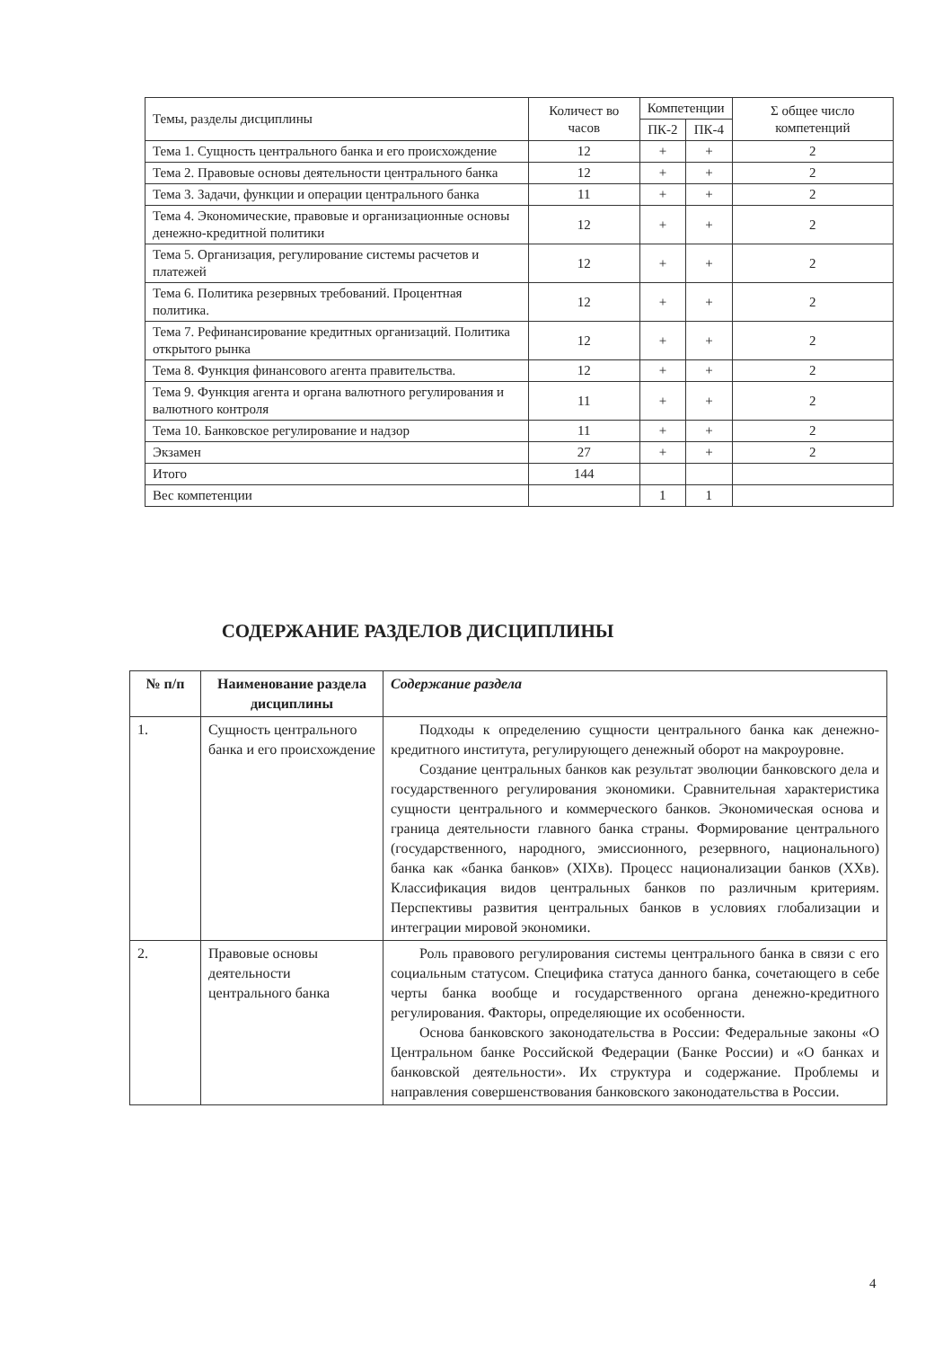| Темы, разделы дисциплины | Количест во часов | Компетенции | | Σ общее число компетенций |
| --- | --- | --- | --- | --- |
| | | ПК-2 | ПК-4 | |
| Тема 1. Сущность центрального банка и его происхождение | 12 | + | + | 2 |
| Тема 2. Правовые основы деятельности центрального банка | 12 | + | + | 2 |
| Тема 3. Задачи, функции и операции центрального банка | 11 | + | + | 2 |
| Тема 4. Экономические, правовые и организационные основы денежно-кредитной политики | 12 | + | + | 2 |
| Тема 5. Организация, регулирование системы расчетов и платежей | 12 | + | + | 2 |
| Тема 6. Политика резервных требований. Процентная политика. | 12 | + | + | 2 |
| Тема 7. Рефинансирование кредитных организаций. Политика открытого рынка | 12 | + | + | 2 |
| Тема 8. Функция финансового агента правительства. | 12 | + | + | 2 |
| Тема 9. Функция агента и органа валютного регулирования и валютного контроля | 11 | + | + | 2 |
| Тема 10. Банковское регулирование и надзор | 11 | + | + | 2 |
| Экзамен | 27 | + | + | 2 |
| Итого | 144 | | | |
| Вес компетенции | | 1 | 1 | |
СОДЕРЖАНИЕ РАЗДЕЛОВ ДИСЦИПЛИНЫ
| № п/п | Наименование раздела дисциплины | Содержание раздела |
| --- | --- | --- |
| 1. | Сущность центрального банка и его происхождение | Подходы к определению сущности центрального банка как денежно-кредитного института, регулирующего денежный оборот на макроуровне. Создание центральных банков как результат эволюции банковского дела и государственного регулирования экономики. Сравнительная характеристика сущности центрального и коммерческого банков. Экономическая основа и граница деятельности главного банка страны. Формирование центрального (государственного, народного, эмиссионного, резервного, национального) банка как «банка банков» (XIXв). Процесс национализации банков (XXв). Классификация видов центральных банков по различным критериям. Перспективы развития центральных банков в условиях глобализации и интеграции мировой экономики. |
| 2. | Правовые основы деятельности центрального банка | Роль правового регулирования системы центрального банка в связи с его социальным статусом. Специфика статуса данного банка, сочетающего в себе черты банка вообще и государственного органа денежно-кредитного регулирования. Факторы, определяющие их особенности. Основа банковского законодательства в России: Федеральные законы «О Центральном банке Российской Федерации (Банке России) и «О банках и банковской деятельности». Их структура и содержание. Проблемы и направления совершенствования банковского законодательства в России. |
4